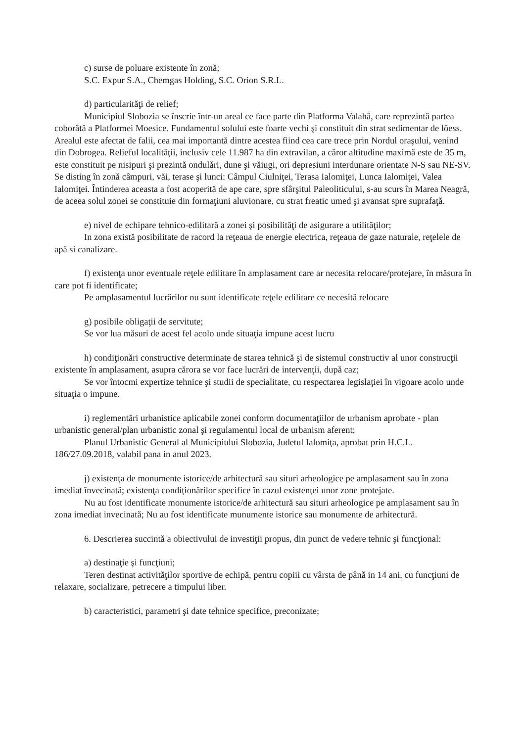c) surse de poluare existente în zonă;
S.C. Expur S.A., Chemgas Holding, S.C. Orion S.R.L.
d) particularităţi de relief;
Municipiul Slobozia se înscrie într-un areal ce face parte din Platforma Valahă, care reprezintă partea coborâtă a Platformei Moesice. Fundamentul solului este foarte vechi şi constituit din strat sedimentar de lõess. Arealul este afectat de falii, cea mai importantă dintre acestea fiind cea care trece prin Nordul oraşului, venind din Dobrogea. Relieful localităţii, inclusiv cele 11.987 ha din extravilan, a căror altitudine maximă este de 35 m, este constituit pe nisipuri şi prezintă ondulări, dune şi văiugi, ori depresiuni interdunare orientate N-S sau NE-SV. Se disting în zonă câmpuri, văi, terase şi lunci: Câmpul Ciulniţei, Terasa Ialomiţei, Lunca Ialomiţei, Valea Ialomiţei. Întinderea aceasta a fost acoperită de ape care, spre sfârşitul Paleoliticului, s-au scurs în Marea Neagră, de aceea solul zonei se constituie din formaţiuni aluvionare, cu strat freatic umed şi avansat spre suprafaţă.
e) nivel de echipare tehnico-edilitară a zonei şi posibilităţi de asigurare a utilităţilor;
In zona există posibilitate de racord la reţeaua de energie electrica, reţeaua de gaze naturale, reţelele de apă si canalizare.
f) existenţa unor eventuale reţele edilitare în amplasament care ar necesita relocare/protejare, în măsura în care pot fi identificate;
Pe amplasamentul lucrărilor nu sunt identificate reţele edilitare ce necesită relocare
g) posibile obligaţii de servitute;
Se vor lua măsuri de acest fel acolo unde situaţia impune acest lucru
h) condiţionări constructive determinate de starea tehnică şi de sistemul constructiv al unor construcţii existente în amplasament, asupra cărora se vor face lucrări de intervenţii, după caz;
Se vor întocmi expertize tehnice şi studii de specialitate, cu respectarea legislaţiei în vigoare acolo unde situaţia o impune.
i) reglementări urbanistice aplicabile zonei conform documentaţiilor de urbanism aprobate - plan urbanistic general/plan urbanistic zonal şi regulamentul local de urbanism aferent;
Planul Urbanistic General al Municipiului Slobozia, Judetul Ialomiţa, aprobat prin H.C.L. 186/27.09.2018, valabil pana in anul 2023.
j) existenţa de monumente istorice/de arhitectură sau situri arheologice pe amplasament sau în zona imediat învecinată; existenţa condiţionărilor specifice în cazul existenţei unor zone protejate.
Nu au fost identificate monumente istorice/de arhitectură sau situri arheologice pe amplasament sau în zona imediat invecinată; Nu au fost identificate munumente istorice sau monumente de arhitectură.
6. Descrierea succintă a obiectivului de investiţii propus, din punct de vedere tehnic şi funcţional:
a) destinaţie şi funcţiuni;
Teren destinat activităţilor sportive de echipă, pentru copiii cu vârsta de până in 14 ani, cu funcţiuni de relaxare, socializare, petrecere a timpului liber.
b) caracteristici, parametri şi date tehnice specifice, preconizate;